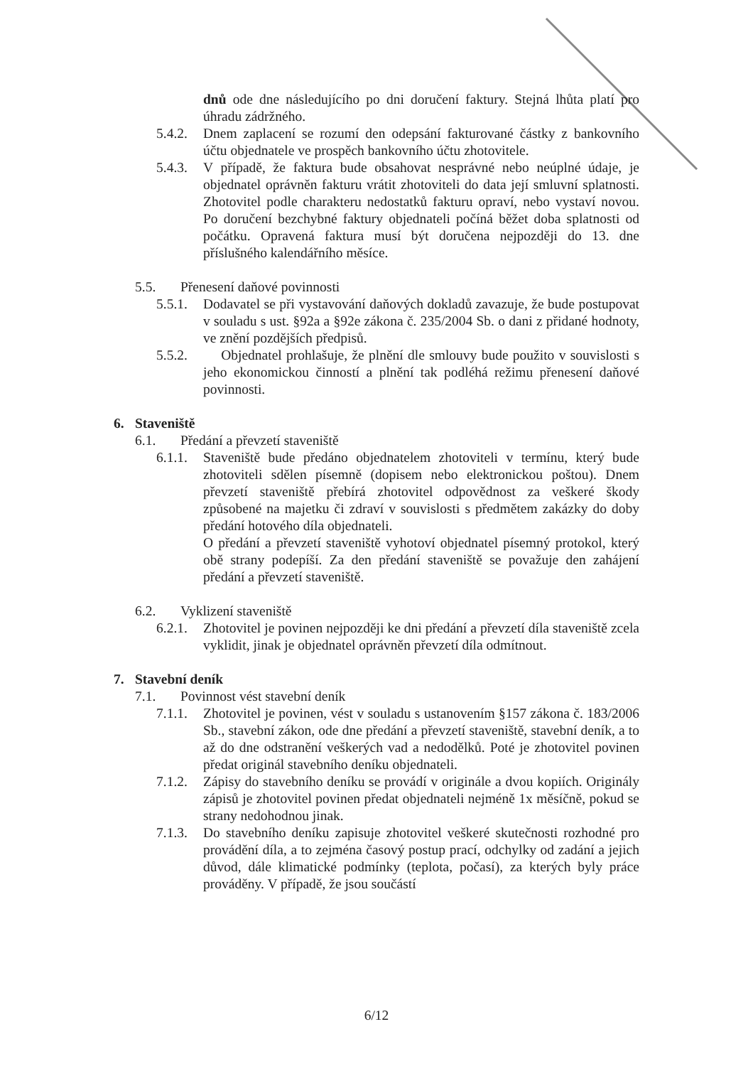dnů ode dne následujícího po dni doručení faktury. Stejná lhůta platí pro úhradu zádržného.
5.4.2. Dnem zaplacení se rozumí den odepsání fakturované částky z bankovního účtu objednatele ve prospěch bankovního účtu zhotovitele.
5.4.3. V případě, že faktura bude obsahovat nesprávné nebo neúplné údaje, je objednatel oprávněn fakturu vrátit zhotoviteli do data její smluvní splatnosti. Zhotovitel podle charakteru nedostatků fakturu opraví, nebo vystaví novou. Po doručení bezchybné faktury objednateli počíná běžet doba splatnosti od počátku. Opravená faktura musí být doručena nejpozději do 13. dne příslušného kalendářního měsíce.
5.5. Přenesení daňové povinnosti
5.5.1. Dodavatel se při vystavování daňových dokladů zavazuje, že bude postupovat v souladu s ust. §92a a §92e zákona č. 235/2004 Sb. o dani z přidané hodnoty, ve znění pozdějších předpisů.
5.5.2. Objednatel prohlašuje, že plnění dle smlouvy bude použito v souvislosti s jeho ekonomickou činností a plnění tak podléhá režimu přenesení daňové povinnosti.
6. Staveniště
6.1. Předání a převzetí staveniště
6.1.1. Staveniště bude předáno objednatelem zhotoviteli v termínu, který bude zhotoviteli sdělen písemně (dopisem nebo elektronickou poštou). Dnem převzetí staveniště přebírá zhotovitel odpovědnost za veškeré škody způsobené na majetku či zdraví v souvislosti s předmětem zakázky do doby předání hotového díla objednateli.
O předání a převzetí staveniště vyhotoví objednatel písemný protokol, který obě strany podepíší. Za den předání staveniště se považuje den zahájení předání a převzetí staveniště.
6.2. Vyklizení staveniště
6.2.1. Zhotovitel je povinen nejpozději ke dni předání a převzetí díla staveniště zcela vyklidit, jinak je objednatel oprávněn převzetí díla odmítnout.
7. Stavební deník
7.1. Povinnost vést stavební deník
7.1.1. Zhotovitel je povinen, vést v souladu s ustanovením §157 zákona č. 183/2006 Sb., stavební zákon, ode dne předání a převzetí staveniště, stavební deník, a to až do dne odstranění veškerých vad a nedodělků. Poté je zhotovitel povinen předat originál stavebního deníku objednateli.
7.1.2. Zápisy do stavebního deníku se provádí v originále a dvou kopiích. Originály zápisů je zhotovitel povinen předat objednateli nejméně 1x měsíčně, pokud se strany nedohodnou jinak.
7.1.3. Do stavebního deníku zapisuje zhotovitel veškeré skutečnosti rozhodné pro provádění díla, a to zejména časový postup prací, odchylky od zadání a jejich důvod, dále klimatické podmínky (teplota, počasí), za kterých byly práce prováděny. V případě, že jsou součástí
6/12